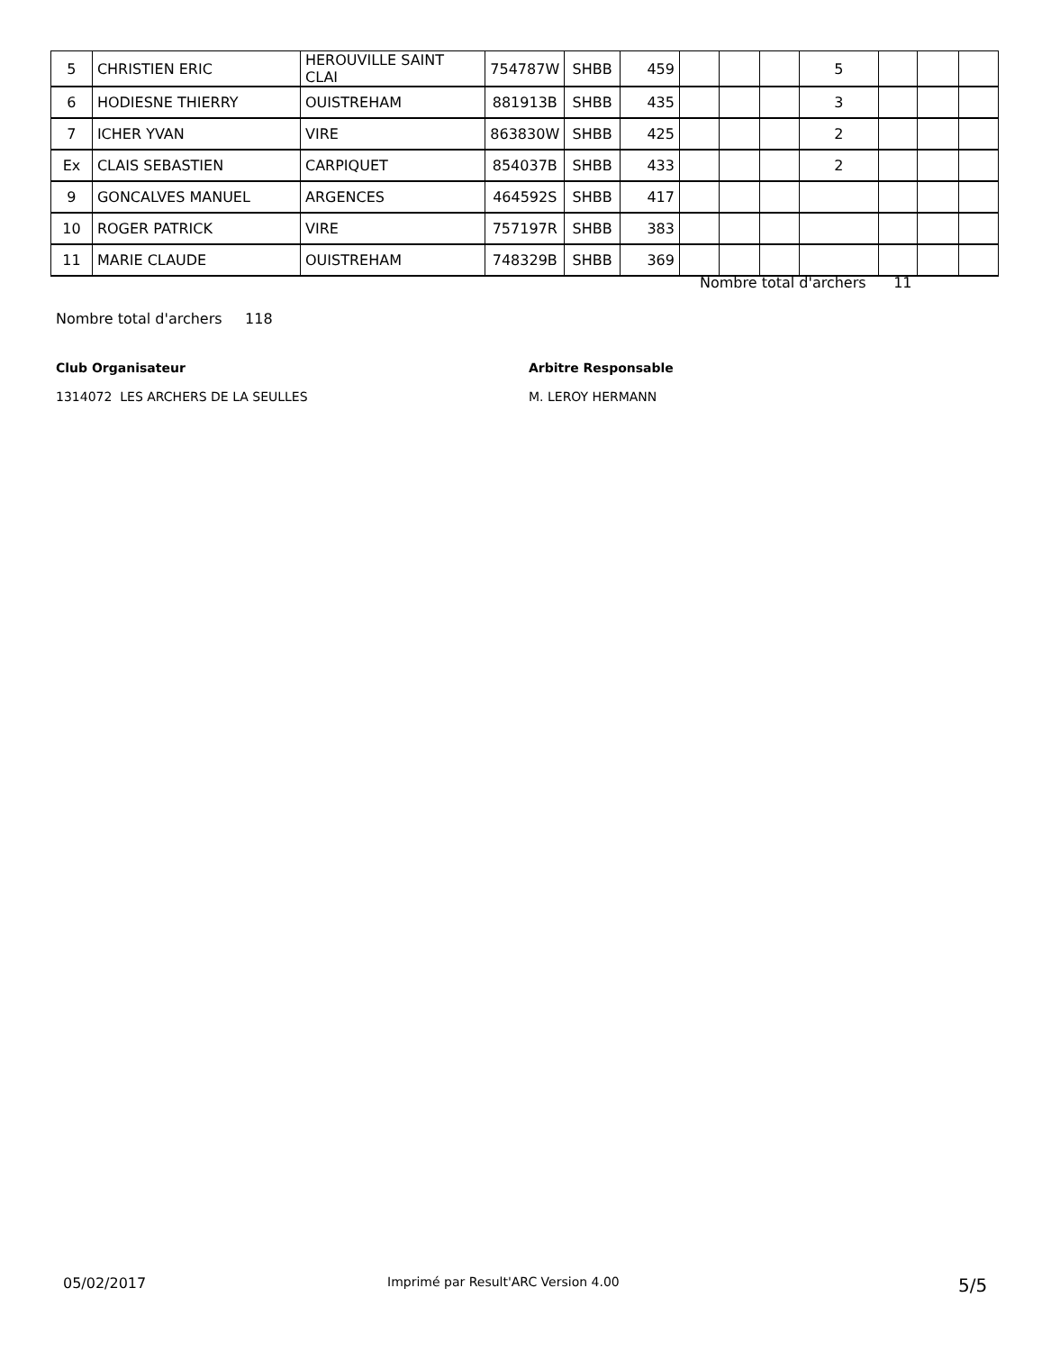| 5 | CHRISTIEN ERIC | HEROUVILLE SAINT CLAI | 754787W | SHBB | 459 | | | | 5 | | | |
| 6 | HODIESNE THIERRY | OUISTREHAM | 881913B | SHBB | 435 | | | | 3 | | | |
| 7 | ICHER YVAN | VIRE | 863830W | SHBB | 425 | | | | 2 | | | |
| Ex | CLAIS SEBASTIEN | CARPIQUET | 854037B | SHBB | 433 | | | | 2 | | | |
| 9 | GONCALVES MANUEL | ARGENCES | 464592S | SHBB | 417 | | | | | | | |
| 10 | ROGER PATRICK | VIRE | 757197R | SHBB | 383 | | | | | | | |
| 11 | MARIE CLAUDE | OUISTREHAM | 748329B | SHBB | 369 | | | | | | | |
Nombre total d'archers 11
Nombre total d'archers 118
Club Organisateur
1314072 LES ARCHERS DE LA SEULLES
Arbitre Responsable
M. LEROY HERMANN
05/02/2017 Imprimé par Result'ARC Version 4.00 5/5